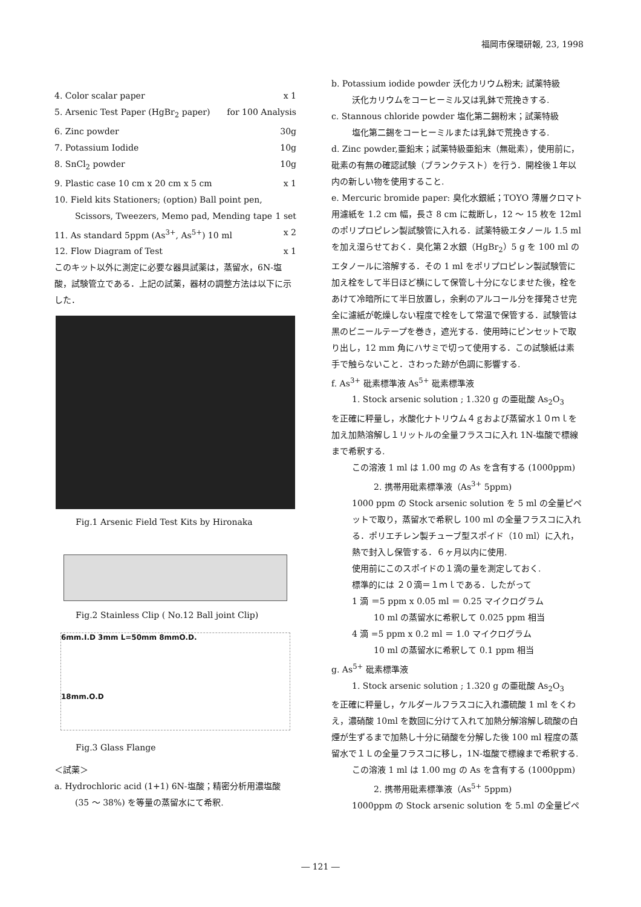福岡市保環研報, 23, 1998
4. Color scalar paper x 1
5. Arsenic Test Paper (HgBr<sub>2</sub> paper) for 100 Analysis
6. Zinc powder 30g
7. Potassium Iodide 10g
8. SnCl<sub>2</sub> powder 10g
9. Plastic case 10 cm x 20 cm x 5 cm x 1
10. Field kits Stationers; (option) Ball point pen,
Scissors, Tweezers, Memo pad, Mending tape 1 set
11. As standard 5ppm (As<sup>3+</sup>, As<sup>5+</sup>) 10 ml x 2
12. Flow Diagram of Test x 1
このキット以外に測定に必要な器具試薬は，蒸留水，6N-塩酸，試験管立である．上記の試薬，器材の調整方法は以下に示した．
Fig.1 Arsenic Field Test Kits by Hironaka
Fig.2 Stainless Clip ( No.12 Ball joint Clip)
6mm.I.D 3mm L=50mm 8mmO.D.
18mm.O.D
Fig.3 Glass Flange
＜試薬＞
a. Hydrochloric acid (1+1) 6N-塩酸；精密分析用濃塩酸
(35 ～ 38%) を等量の蒸留水にて希釈.
b. Potassium iodide powder 沃化カリウム粉末; 試薬特級
沃化カリウムをコーヒーミル又は乳鉢で荒挽きする.
c. Stannous chloride powder 塩化第二錫粉末；試薬特級
塩化第二錫をコーヒーミルまたは乳鉢で荒挽きする.
d. Zinc powder,亜鉛末；試薬特級亜鉛末（無砒素），使用前に，砒素の有無の確認試験（ブランクテスト）を行う．開栓後１年以内の新しい物を使用すること.
e. Mercuric bromide paper: 臭化水銀紙；TOYO 薄層クロマト用濾紙を 1.2 cm 幅，長さ 8 cm に裁断し，12 ～ 15 枚を 12ml のポリプロピレン製試験管に入れる．試薬特級エタノール 1.5 ml を加え湿らせておく．臭化第２水銀（HgBr<sub>2</sub>）5 g を 100 ml のエタノールに溶解する．その 1 ml をポリプロピレン製試験管に加え栓をして半日ほど横にして保管し十分になじませた後，栓をあけて冷暗所にて半日放置し，余剰のアルコール分を揮発させ完全に濾紙が乾燥しない程度で栓をして常温で保管する．試験管は黒のビニールテープを巻き，遮光する．使用時にピンセットで取り出し，12 mm 角にハサミで切って使用する．この試験紙は素手で触らないこと．さわった跡が色調に影響する.
f. As<sup>3+</sup> 砒素標準液 As<sup>5+</sup> 砒素標準液
1. Stock arsenic solution ; 1.320 g の亜砒酸 As<sub>2</sub>O<sub>3</sub>
を正確に秤量し，水酸化ナトリウム４ｇおよび蒸留水１０ｍｌを加え加熱溶解し１リットルの全量フラスコに入れ 1N-塩酸で標線まで希釈する.
この溶液 1 ml は 1.00 mg の As を含有する (1000ppm)
2. 携帯用砒素標準液（As<sup>3+</sup> 5ppm)
1000 ppm の Stock arsenic solution を 5 ml の全量ピペットで取り，蒸留水で希釈し 100 ml の全量フラスコに入れる．ポリエチレン製チューブ型スポイド（10 ml）に入れ，熱で封入し保管する．６ヶ月以内に使用.
使用前にこのスポイドの１滴の量を測定しておく.
標準的には ２０滴＝１ｍｌである．したがって
1 滴 ＝5 ppm x 0.05 ml ＝ 0.25 マイクログラム
10 ml の蒸留水に希釈して 0.025 ppm 相当
4 滴 =5 ppm x 0.2 ml ＝ 1.0 マイクログラム
10 ml の蒸留水に希釈して 0.1 ppm 相当
g. As<sup>5+</sup> 砒素標準液
1. Stock arsenic solution ; 1.320 g の亜砒酸 As<sub>2</sub>O<sub>3</sub>
を正確に秤量し，ケルダールフラスコに入れ濃硫酸 1 ml をくわえ，濃硝酸 10ml を数回に分けて入れて加熱分解溶解し硫酸の白煙が生ずるまで加熱し十分に硝酸を分解した後 100 ml 程度の蒸留水で１Ｌの全量フラスコに移し，1N-塩酸で標線まで希釈する.
この溶液 1 ml は 1.00 mg の As を含有する (1000ppm)
2. 携帯用砒素標準液（As<sup>5+</sup> 5ppm)
1000ppm の Stock arsenic solution を 5.ml の全量ピペ
― 121 ―